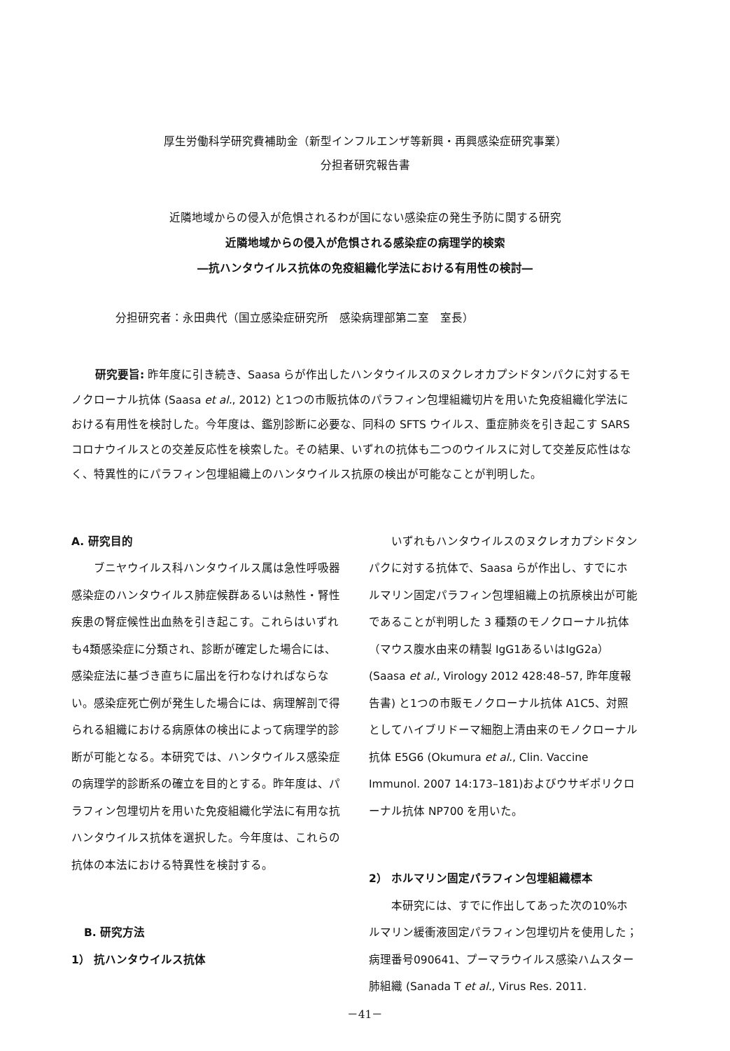厚生労働科学研究費補助金（新型インフルエンザ等新興・再興感染症研究事業）
分担者研究報告書
近隣地域からの侵入が危惧されるわが国にない感染症の発生予防に関する研究
近隣地域からの侵入が危惧される感染症の病理学的検索
―抗ハンタウイルス抗体の免疫組織化学法における有用性の検討―
分担研究者：永田典代（国立感染症研究所　感染病理部第二室　室長）
研究要旨: 昨年度に引き続き、Saasa らが作出したハンタウイルスのヌクレオカプシドタンパクに対するモノクローナル抗体 (Saasa et al., 2012) と1つの市販抗体のパラフィン包埋組織切片を用いた免疫組織化学法における有用性を検討した。今年度は、鑑別診断に必要な、同科の SFTS ウイルス、重症肺炎を引き起こす SARS コロナウイルスとの交差反応性を検索した。その結果、いずれの抗体も二つのウイルスに対して交差反応性はなく、特異性的にパラフィン包埋組織上のハンタウイルス抗原の検出が可能なことが判明した。
A. 研究目的
ブニヤウイルス科ハンタウイルス属は急性呼吸器感染症のハンタウイルス肺症候群あるいは熱性・腎性疾患の腎症候性出血熱を引き起こす。これらはいずれも4類感染症に分類され、診断が確定した場合には、感染症法に基づき直ちに届出を行わなければならない。感染症死亡例が発生した場合には、病理解剖で得られる組織における病原体の検出によって病理学的診断が可能となる。本研究では、ハンタウイルス感染症の病理学的診断系の確立を目的とする。昨年度は、パラフィン包埋切片を用いた免疫組織化学法に有用な抗ハンタウイルス抗体を選択した。今年度は、これらの抗体の本法における特異性を検討する。
B. 研究方法
1） 抗ハンタウイルス抗体
いずれもハンタウイルスのヌクレオカプシドタンパクに対する抗体で、Saasa らが作出し、すでにホルマリン固定パラフィン包埋組織上の抗原検出が可能であることが判明した 3 種類のモノクローナル抗体（マウス腹水由来の精製 IgG1あるいはIgG2a）(Saasa et al., Virology 2012 428:48–57, 昨年度報告書) と1つの市販モノクローナル抗体 A1C5、対照としてハイブリドーマ細胞上清由来のモノクローナル抗体 E5G6 (Okumura et al., Clin. Vaccine Immunol. 2007 14:173–181)およびウサギポリクローナル抗体 NP700 を用いた。
2） ホルマリン固定パラフィン包埋組織標本
本研究には、すでに作出してあった次の10%ホルマリン緩衝液固定パラフィン包埋切片を使用した；病理番号090641、プーマラウイルス感染ハムスター肺組織 (Sanada T et al., Virus Res. 2011.
－41－